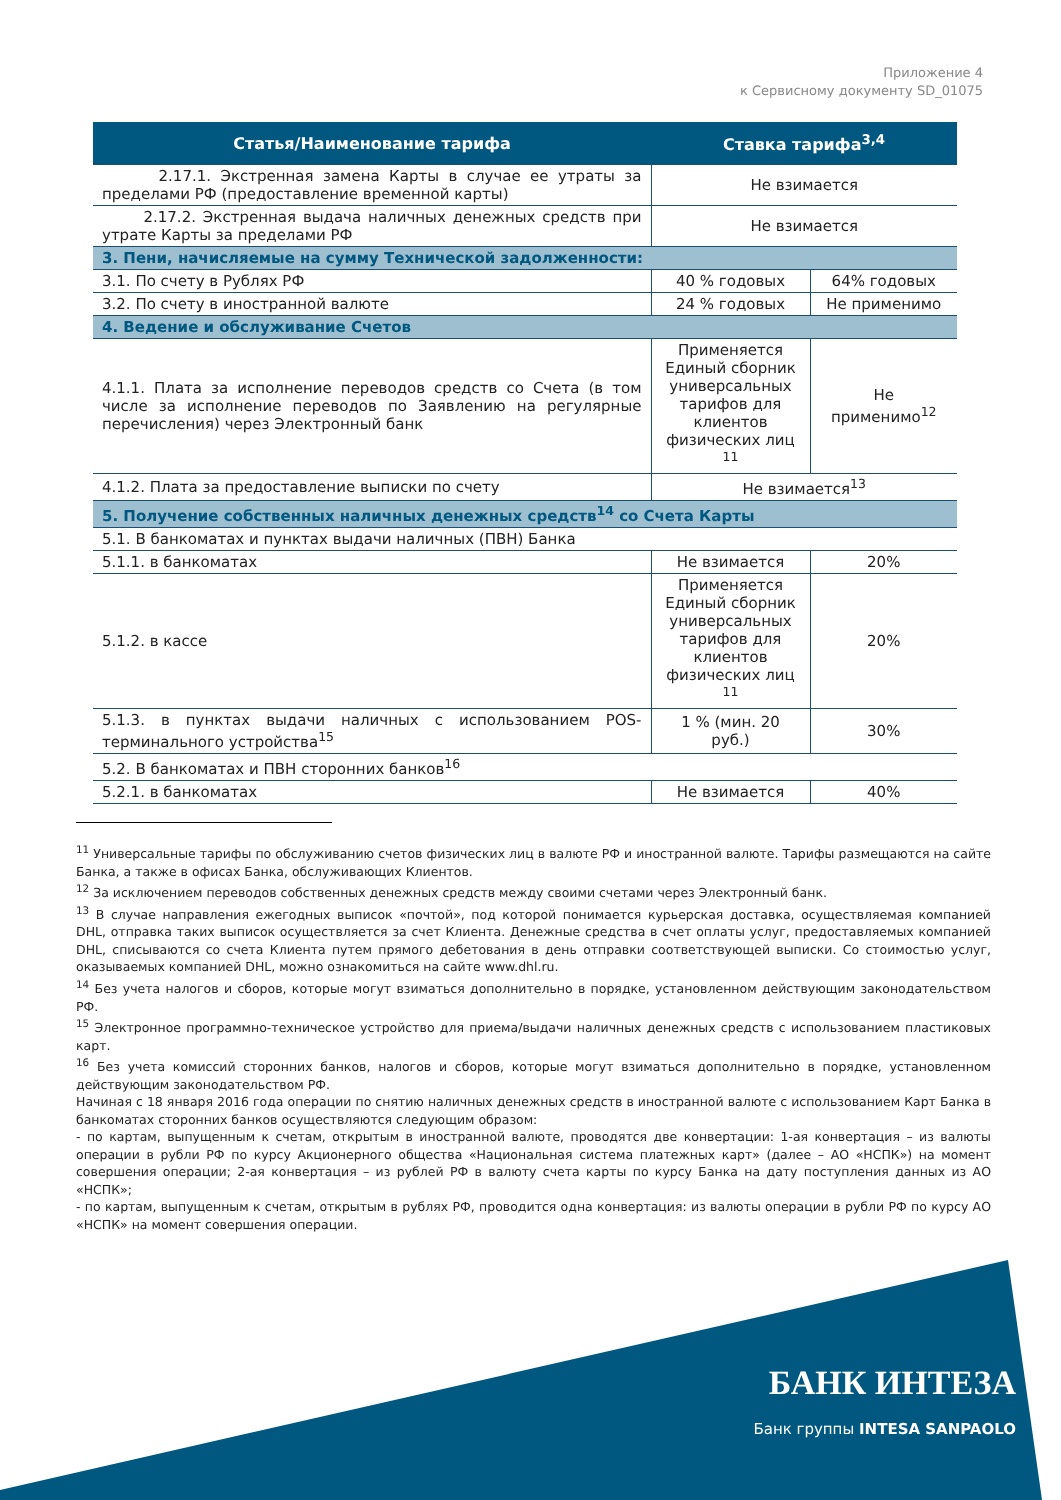Приложение 4
к Сервисному документу SD_01075
| Статья/Наименование тарифа | Ставка тарифа<sup>3,4</sup> | |
| --- | --- | --- |
| 2.17.1. Экстренная замена Карты в случае ее утраты за пределами РФ (предоставление временной карты) | Не взимается | |
| 2.17.2. Экстренная выдача наличных денежных средств при утрате Карты за пределами РФ | Не взимается | |
| 3. Пени, начисляемые на сумму Технической задолженности: | | |
| 3.1. По счету в Рублях РФ | 40 % годовых | 64% годовых |
| 3.2. По счету в иностранной валюте | 24 % годовых | Не применимо |
| 4. Ведение и обслуживание Счетов | | |
| 4.1.1. Плата за исполнение переводов средств со Счета (в том числе за исполнение переводов по Заявлению на регулярные перечисления) через Электронный банк | Применяется Единый сборник универсальных тарифов для клиентов физических лиц <sup>11</sup> | Не применимо<sup>12</sup> |
| 4.1.2. Плата за предоставление выписки по счету | Не взимается<sup>13</sup> | |
| 5. Получение собственных наличных денежных средств<sup>14</sup> со Счета Карты | | |
| 5.1. В банкоматах и пунктах выдачи наличных (ПВН) Банка | | |
| 5.1.1. в банкоматах | Не взимается | 20% |
| 5.1.2. в кассе | Применяется Единый сборник универсальных тарифов для клиентов физических лиц <sup>11</sup> | 20% |
| 5.1.3. в пунктах выдачи наличных с использованием POS-терминального устройства<sup>15</sup> | 1 % (мин. 20 руб.) | 30% |
| 5.2. В банкоматах и ПВН сторонних банков<sup>16</sup> | | |
| 5.2.1. в банкоматах | Не взимается | 40% |
<sup>11</sup> Универсальные тарифы по обслуживанию счетов физических лиц в валюте РФ и иностранной валюте. Тарифы размещаются на сайте Банка, а также в офисах Банка, обслуживающих Клиентов.
<sup>12</sup> За исключением переводов собственных денежных средств между своими счетами через Электронный банк.
<sup>13</sup> В случае направления ежегодных выписок «почтой», под которой понимается курьерская доставка, осуществляемая компанией DHL, отправка таких выписок осуществляется за счет Клиента. Денежные средства в счет оплаты услуг, предоставляемых компанией DHL, списываются со счета Клиента путем прямого дебетования в день отправки соответствующей выписки. Со стоимостью услуг, оказываемых компанией DHL, можно ознакомиться на сайте www.dhl.ru.
<sup>14</sup> Без учета налогов и сборов, которые могут взиматься дополнительно в порядке, установленном действующим законодательством РФ.
<sup>15</sup> Электронное программно-техническое устройство для приема/выдачи наличных денежных средств с использованием пластиковых карт.
<sup>16</sup> Без учета комиссий сторонних банков, налогов и сборов, которые могут взиматься дополнительно в порядке, установленном действующим законодательством РФ.
Начиная с 18 января 2016 года операции по снятию наличных денежных средств в иностранной валюте с использованием Карт Банка в банкоматах сторонних банков осуществляются следующим образом:
- по картам, выпущенным к счетам, открытым в иностранной валюте, проводятся две конвертации: 1-ая конвертация – из валюты операции в рубли РФ по курсу Акционерного общества «Национальная система платежных карт» (далее – АО «НСПК») на момент совершения операции; 2-ая конвертация – из рублей РФ в валюту счета карты по курсу Банка на дату поступления данных из АО «НСПК»;
- по картам, выпущенным к счетам, открытым в рублях РФ, проводится одна конвертация: из валюты операции в рубли РФ по курсу АО «НСПК» на момент совершения операции.
БАНК ИНТЕЗА
Банк группы INTESA SANPAOLO